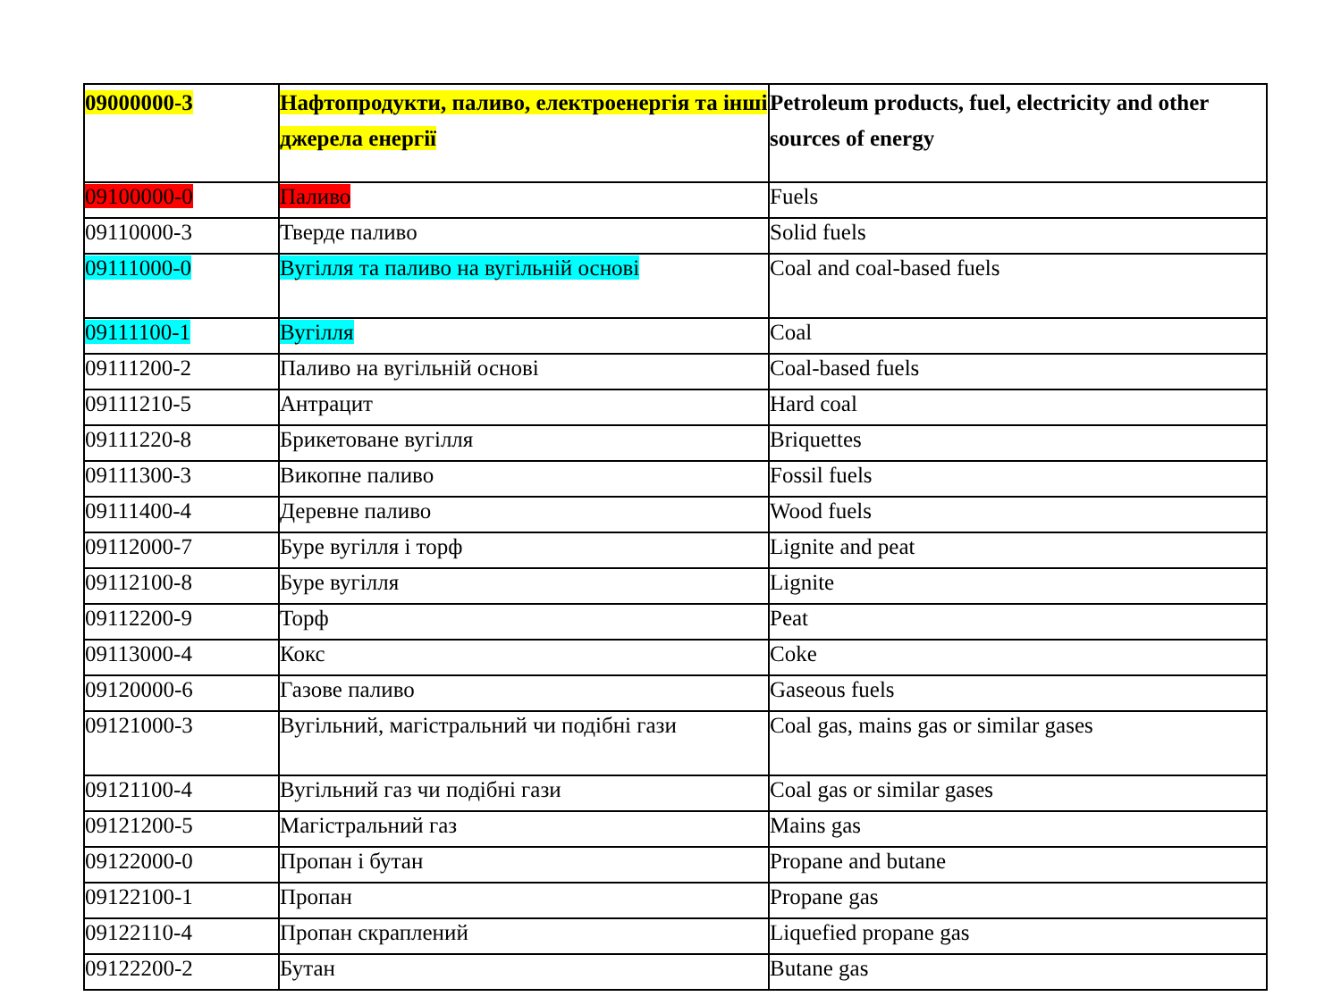| 09000000-3 | Нафтопродукти, паливо, електроенергія та інші джерела енергії | Petroleum products, fuel, electricity and other sources of energy |
| --- | --- | --- |
| 09100000-0 | Паливо | Fuels |
| 09110000-3 | Тверде паливо | Solid fuels |
| 09111000-0 | Вугілля та паливо на вугільній основі | Coal and coal-based fuels |
| 09111100-1 | Вугілля | Coal |
| 09111200-2 | Паливо на вугільній основі | Coal-based fuels |
| 09111210-5 | Антрацит | Hard coal |
| 09111220-8 | Брикетоване вугілля | Briquettes |
| 09111300-3 | Викопне паливо | Fossil fuels |
| 09111400-4 | Деревне паливо | Wood fuels |
| 09112000-7 | Буре вугілля і торф | Lignite and peat |
| 09112100-8 | Буре вугілля | Lignite |
| 09112200-9 | Торф | Peat |
| 09113000-4 | Кокс | Coke |
| 09120000-6 | Газове паливо | Gaseous fuels |
| 09121000-3 | Вугільний, магістральний чи подібні гази | Coal gas, mains gas or similar gases |
| 09121100-4 | Вугільний газ чи подібні гази | Coal gas or similar gases |
| 09121200-5 | Магістральний газ | Mains gas |
| 09122000-0 | Пропан і бутан | Propane and butane |
| 09122100-1 | Пропан | Propane gas |
| 09122110-4 | Пропан скраплений | Liquefied propane gas |
| 09122200-2 | Бутан | Butane gas |